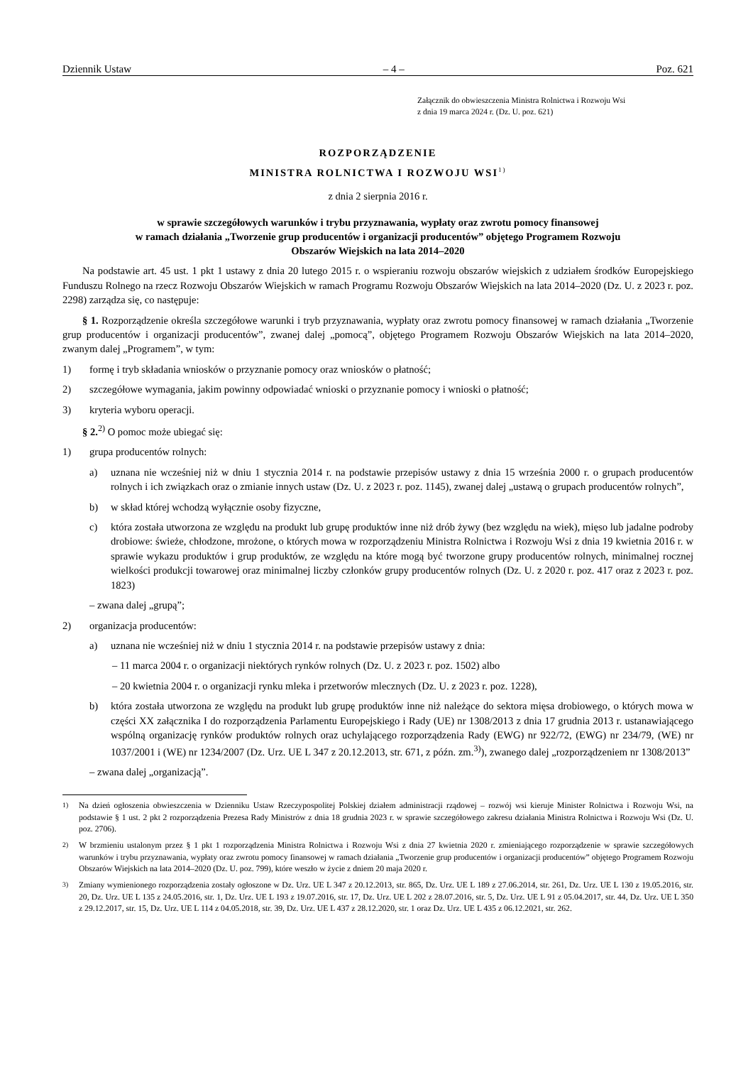Dziennik Ustaw – 4 – Poz. 621
Załącznik do obwieszczenia Ministra Rolnictwa i Rozwoju Wsi
z dnia 19 marca 2024 r. (Dz. U. poz. 621)
ROZPORZĄDZENIE
MINISTRA ROLNICTWA I ROZWOJU WSI<sup>1)</sup>
z dnia 2 sierpnia 2016 r.
w sprawie szczegółowych warunków i trybu przyznawania, wypłaty oraz zwrotu pomocy finansowej
w ramach działania „Tworzenie grup producentów i organizacji producentów” objętego Programem Rozwoju
Obszarów Wiejskich na lata 2014–2020
Na podstawie art. 45 ust. 1 pkt 1 ustawy z dnia 20 lutego 2015 r. o wspieraniu rozwoju obszarów wiejskich z udziałem środków Europejskiego Funduszu Rolnego na rzecz Rozwoju Obszarów Wiejskich w ramach Programu Rozwoju Obszarów Wiejskich na lata 2014–2020 (Dz. U. z 2023 r. poz. 2298) zarządza się, co następuje:
§ 1. Rozporządzenie określa szczegółowe warunki i tryb przyznawania, wypłaty oraz zwrotu pomocy finansowej w ramach działania „Tworzenie grup producentów i organizacji producentów”, zwanej dalej „pomocą”, objętego Programem Rozwoju Obszarów Wiejskich na lata 2014–2020, zwanym dalej „Programem”, w tym:
1) formę i tryb składania wniosków o przyznanie pomocy oraz wniosków o płatność;
2) szczegółowe wymagania, jakim powinny odpowiadać wnioski o przyznanie pomocy i wnioski o płatność;
3) kryteria wyboru operacji.
§ 2.<sup>2)</sup> O pomoc może ubiegać się:
1) grupa producentów rolnych:
a) uznana nie wcześniej niż w dniu 1 stycznia 2014 r. na podstawie przepisów ustawy z dnia 15 września 2000 r. o grupach producentów rolnych i ich związkach oraz o zmianie innych ustaw (Dz. U. z 2023 r. poz. 1145), zwanej dalej „ustawą o grupach producentów rolnych”,
b) w skład której wchodzą wyłącznie osoby fizyczne,
c) która została utworzona ze względu na produkt lub grupę produktów inne niż drób żywy (bez względu na wiek), mięso lub jadalne podroby drobiowe: świeże, chłodzone, mrożone, o których mowa w rozporządzeniu Ministra Rolnictwa i Rozwoju Wsi z dnia 19 kwietnia 2016 r. w sprawie wykazu produktów i grup produktów, ze względu na które mogą być tworzone grupy producentów rolnych, minimalnej rocznej wielkości produkcji towarowej oraz minimalnej liczby członków grupy producentów rolnych (Dz. U. z 2020 r. poz. 417 oraz z 2023 r. poz. 1823)
– zwana dalej „grupą”;
2) organizacja producentów:
a) uznana nie wcześniej niż w dniu 1 stycznia 2014 r. na podstawie przepisów ustawy z dnia:
– 11 marca 2004 r. o organizacji niektórych rynków rolnych (Dz. U. z 2023 r. poz. 1502) albo
– 20 kwietnia 2004 r. o organizacji rynku mleka i przetworów mlecznych (Dz. U. z 2023 r. poz. 1228),
b) która została utworzona ze względu na produkt lub grupę produktów inne niż należące do sektora mięsa drobiowego, o których mowa w części XX załącznika I do rozporządzenia Parlamentu Europejskiego i Rady (UE) nr 1308/2013 z dnia 17 grudnia 2013 r. ustanawiającego wspólną organizację rynków produktów rolnych oraz uchylającego rozporządzenia Rady (EWG) nr 922/72, (EWG) nr 234/79, (WE) nr 1037/2001 i (WE) nr 1234/2007 (Dz. Urz. UE L 347 z 20.12.2013, str. 671, z późn. zm.<sup>3)</sup>), zwanego dalej „rozporządzeniem nr 1308/2013”
– zwana dalej „organizacją”.
<sup>1)</sup> Na dzień ogłoszenia obwieszczenia w Dzienniku Ustaw Rzeczypospolitej Polskiej działem administracji rządowej – rozwój wsi kieruje Minister Rolnictwa i Rozwoju Wsi, na podstawie § 1 ust. 2 pkt 2 rozporządzenia Prezesa Rady Ministrów z dnia 18 grudnia 2023 r. w sprawie szczegółowego zakresu działania Ministra Rolnictwa i Rozwoju Wsi (Dz. U. poz. 2706).
<sup>2)</sup> W brzmieniu ustalonym przez § 1 pkt 1 rozporządzenia Ministra Rolnictwa i Rozwoju Wsi z dnia 27 kwietnia 2020 r. zmieniającego rozporządzenie w sprawie szczegółowych warunków i trybu przyznawania, wypłaty oraz zwrotu pomocy finansowej w ramach działania „Tworzenie grup producentów i organizacji producentów” objętego Programem Rozwoju Obszarów Wiejskich na lata 2014–2020 (Dz. U. poz. 799), które weszło w życie z dniem 20 maja 2020 r.
<sup>3)</sup> Zmiany wymienionego rozporządzenia zostały ogłoszone w Dz. Urz. UE L 347 z 20.12.2013, str. 865, Dz. Urz. UE L 189 z 27.06.2014, str. 261, Dz. Urz. UE L 130 z 19.05.2016, str. 20, Dz. Urz. UE L 135 z 24.05.2016, str. 1, Dz. Urz. UE L 193 z 19.07.2016, str. 17, Dz. Urz. UE L 202 z 28.07.2016, str. 5, Dz. Urz. UE L 91 z 05.04.2017, str. 44, Dz. Urz. UE L 350 z 29.12.2017, str. 15, Dz. Urz. UE L 114 z 04.05.2018, str. 39, Dz. Urz. UE L 437 z 28.12.2020, str. 1 oraz Dz. Urz. UE L 435 z 06.12.2021, str. 262.